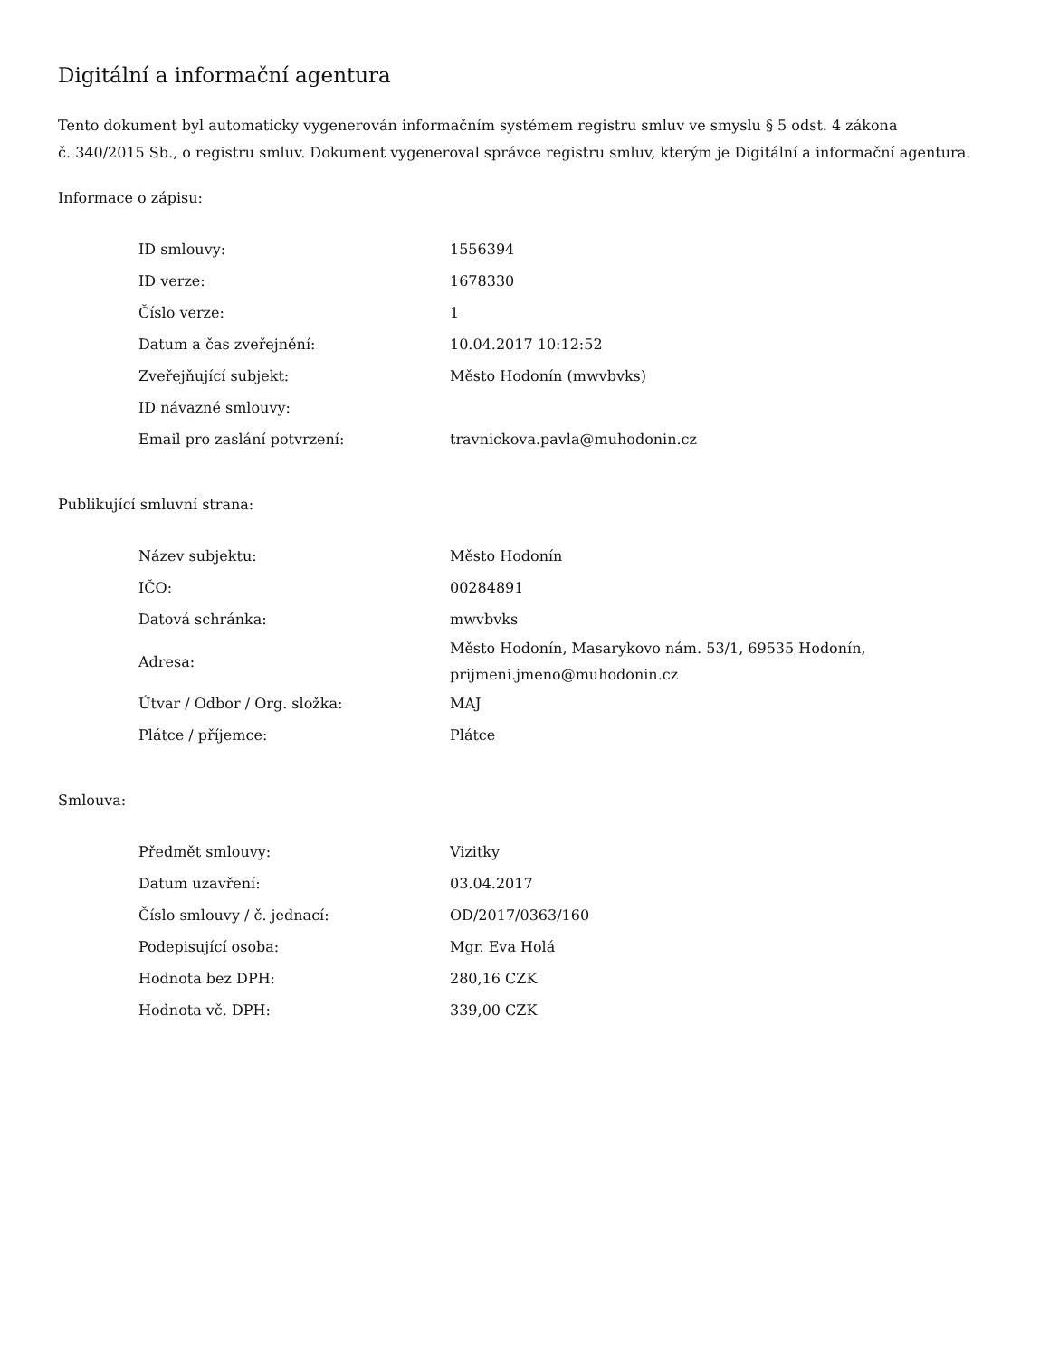Digitální a informační agentura
Tento dokument byl automaticky vygenerován informačním systémem registru smluv ve smyslu § 5 odst. 4 zákona
č. 340/2015 Sb., o registru smluv. Dokument vygeneroval správce registru smluv, kterým je Digitální a informační agentura.
Informace o zápisu:
| ID smlouvy: | 1556394 |
| ID verze: | 1678330 |
| Číslo verze: | 1 |
| Datum a čas zveřejnění: | 10.04.2017 10:12:52 |
| Zveřejňující subjekt: | Město Hodonín (mwvbvks) |
| ID návazné smlouvy: | |
| Email pro zaslání potvrzení: | travnickova.pavla@muhodonin.cz |
Publikující smluvní strana:
| Název subjektu: | Město Hodonín |
| IČO: | 00284891 |
| Datová schránka: | mwvbvks |
| Adresa: | Město Hodonín, Masarykovo nám. 53/1, 69535 Hodonín, prijmeni.jmeno@muhodonin.cz |
| Útvar / Odbor / Org. složka: | MAJ |
| Plátce / příjemce: | Plátce |
Smlouva:
| Předmět smlouvy: | Vizitky |
| Datum uzavření: | 03.04.2017 |
| Číslo smlouvy / č. jednací: | OD/2017/0363/160 |
| Podepisující osoba: | Mgr. Eva Holá |
| Hodnota bez DPH: | 280,16 CZK |
| Hodnota vč. DPH: | 339,00 CZK |